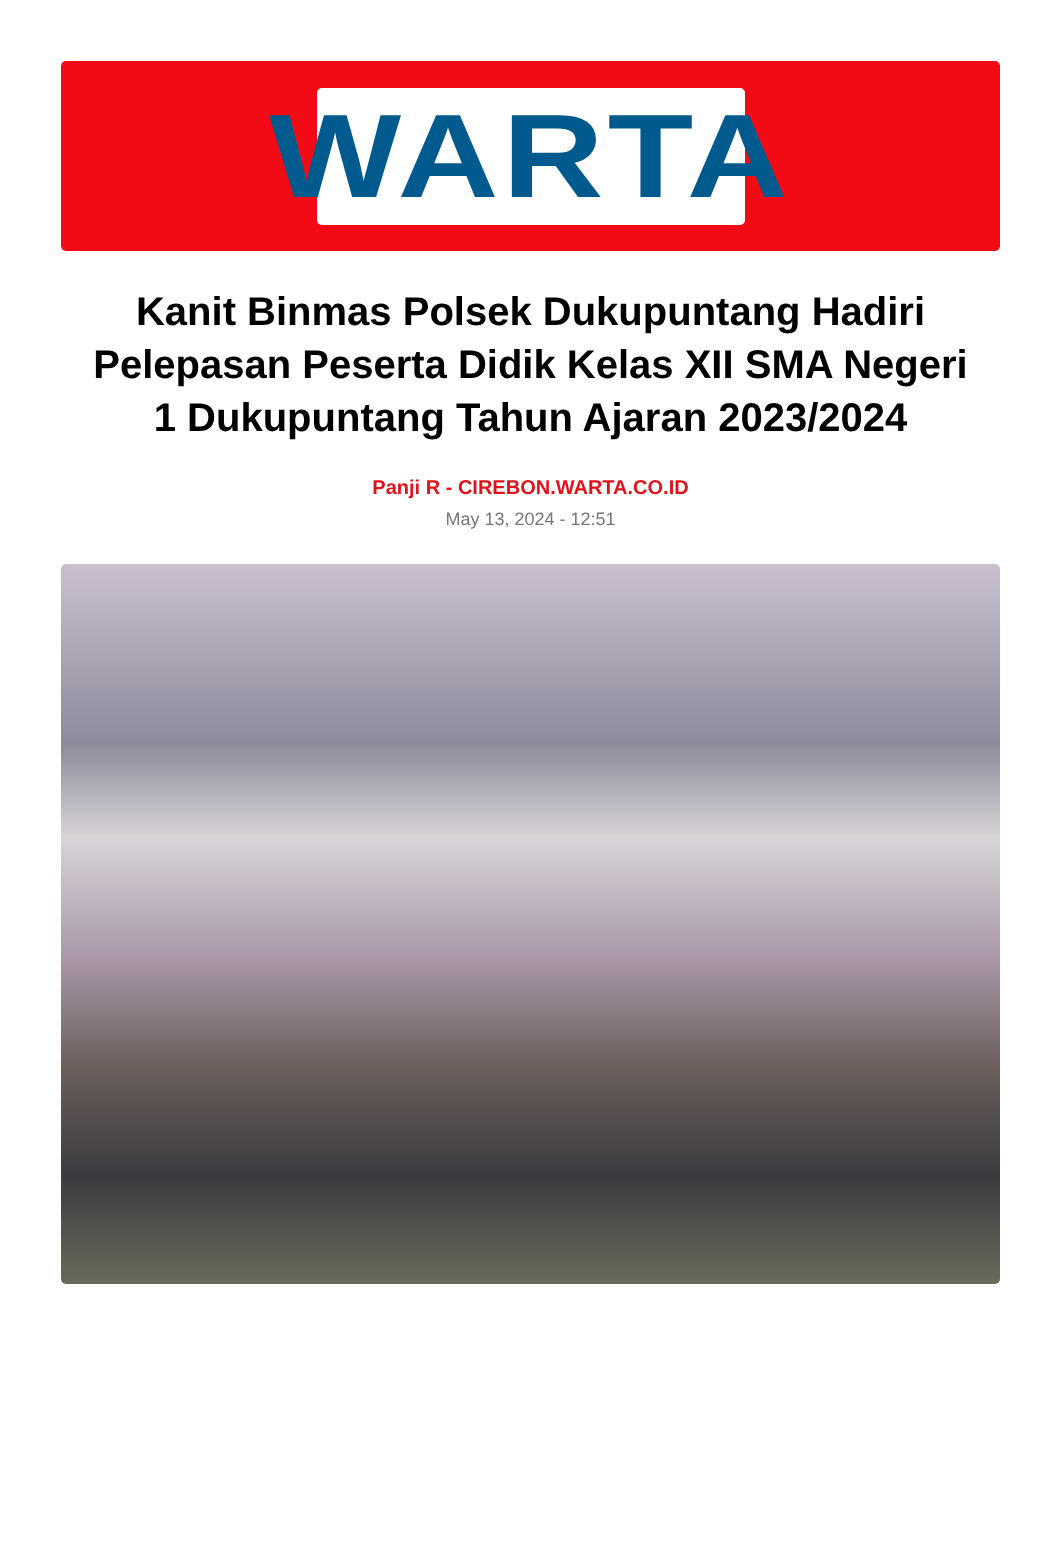WARTA
Kanit Binmas Polsek Dukupuntang Hadiri Pelepasan Peserta Didik Kelas XII SMA Negeri 1 Dukupuntang Tahun Ajaran 2023/2024
Panji R - CIREBON.WARTA.CO.ID
May 13, 2024 - 12:51